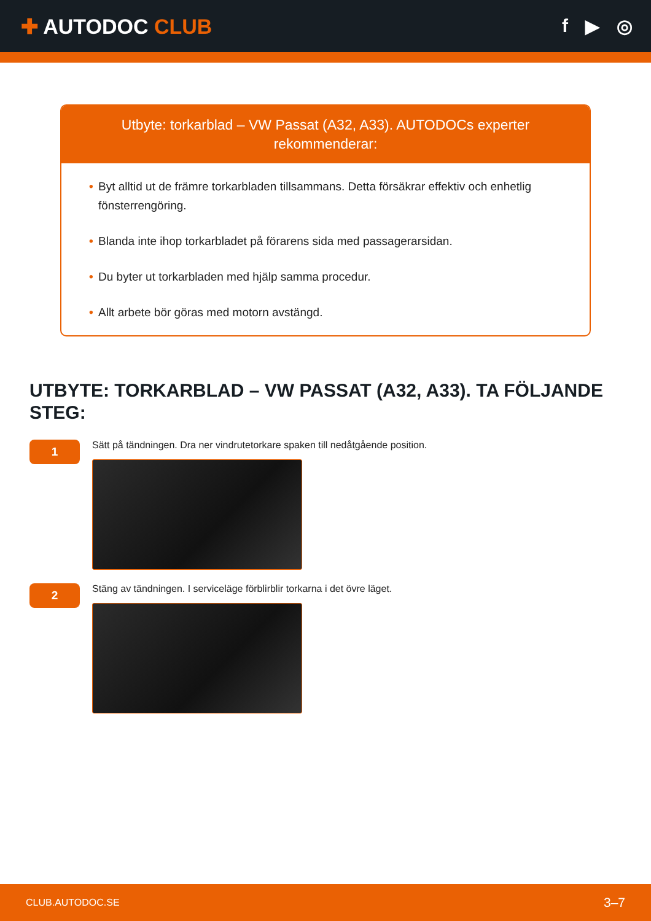✚ AUTODOC CLUB f ▶ ◎
Utbyte: torkarblad – VW Passat (A32, A33). AUTODOCs experter rekommenderar:
• Byt alltid ut de främre torkarbladen tillsammans. Detta försäkrar effektiv och enhetlig fönsterrengöring.
• Blanda inte ihop torkarbladet på förarens sida med passagerarsidan.
• Du byter ut torkarbladen med hjälp samma procedur.
• Allt arbete bör göras med motorn avstängd.
UTBYTE: TORKARBLAD – VW PASSAT (A32, A33). TA FÖLJANDE STEG:
1
Sätt på tändningen. Dra ner vindrutetorkare spaken till nedåtgående position.
2
Stäng av tändningen. I serviceläge förblirblir torkarna i det övre läget.
CLUB.AUTODOC.SE 3–7